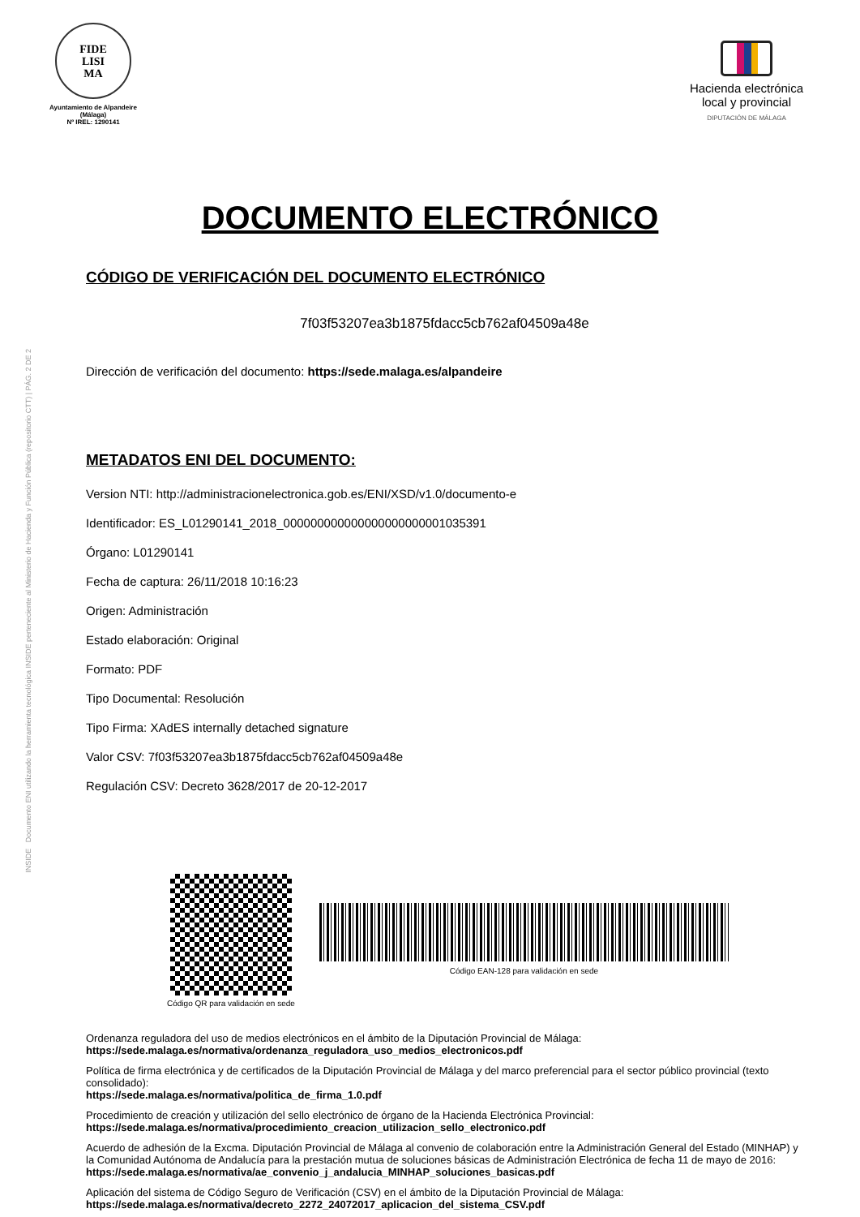INSIDE Documento ENI utilizando la herramienta tecnológica INSIDE perteneciente al Ministerio de Hacienda y Función Pública (repositorio CTT) | PÁG. 2 DE 2
FIDE
LISI
MA
Ayuntamiento de Alpandeire
(Málaga)
Nº IREL: 1290141
Hacienda electrónica
local y provincial
DIPUTACIÓN DE MÁLAGA
DOCUMENTO ELECTRÓNICO
CÓDIGO DE VERIFICACIÓN DEL DOCUMENTO ELECTRÓNICO
7f03f53207ea3b1875fdacc5cb762af04509a48e
Dirección de verificación del documento: https://sede.malaga.es/alpandeire
METADATOS ENI DEL DOCUMENTO:
Version NTI: http://administracionelectronica.gob.es/ENI/XSD/v1.0/documento-e
Identificador: ES_L01290141_2018_000000000000000000000001035391
Órgano: L01290141
Fecha de captura: 26/11/2018 10:16:23
Origen: Administración
Estado elaboración: Original
Formato: PDF
Tipo Documental: Resolución
Tipo Firma: XAdES internally detached signature
Valor CSV: 7f03f53207ea3b1875fdacc5cb762af04509a48e
Regulación CSV: Decreto 3628/2017 de 20-12-2017
Código QR para validación en sede
Código EAN-128 para validación en sede
Ordenanza reguladora del uso de medios electrónicos en el ámbito de la Diputación Provincial de Málaga:
https://sede.malaga.es/normativa/ordenanza_reguladora_uso_medios_electronicos.pdf
Política de firma electrónica y de certificados de la Diputación Provincial de Málaga y del marco preferencial para el sector público provincial (texto consolidado):
https://sede.malaga.es/normativa/politica_de_firma_1.0.pdf
Procedimiento de creación y utilización del sello electrónico de órgano de la Hacienda Electrónica Provincial:
https://sede.malaga.es/normativa/procedimiento_creacion_utilizacion_sello_electronico.pdf
Acuerdo de adhesión de la Excma. Diputación Provincial de Málaga al convenio de colaboración entre la Administración General del Estado (MINHAP) y la Comunidad Autónoma de Andalucía para la prestación mutua de soluciones básicas de Administración Electrónica de fecha 11 de mayo de 2016:
https://sede.malaga.es/normativa/ae_convenio_j_andalucia_MINHAP_soluciones_basicas.pdf
Aplicación del sistema de Código Seguro de Verificación (CSV) en el ámbito de la Diputación Provincial de Málaga:
https://sede.malaga.es/normativa/decreto_2272_24072017_aplicacion_del_sistema_CSV.pdf